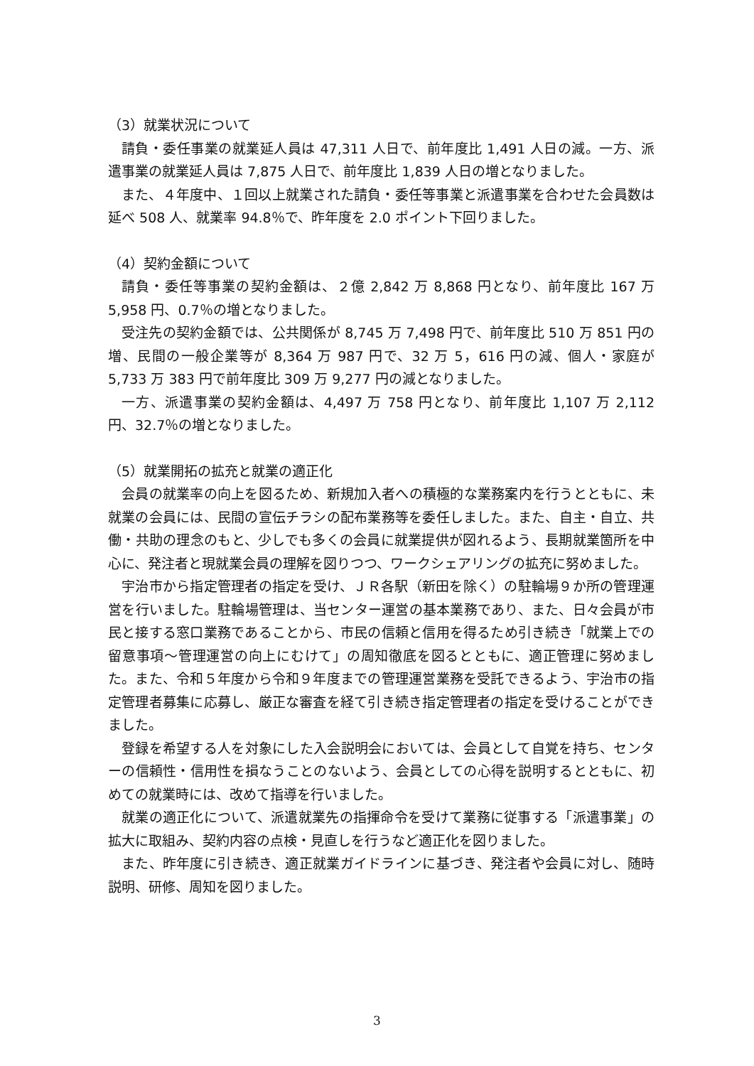（3）就業状況について
請負・委任事業の就業延人員は 47,311 人日で、前年度比 1,491 人日の減。一方、派遣事業の就業延人員は 7,875 人日で、前年度比 1,839 人日の増となりました。
また、４年度中、１回以上就業された請負・委任等事業と派遣事業を合わせた会員数は延べ 508 人、就業率 94.8％で、昨年度を 2.0 ポイント下回りました。
（4）契約金額について
請負・委任等事業の契約金額は、２億 2,842 万 8,868 円となり、前年度比 167 万 5,958 円、0.7％の増となりました。
受注先の契約金額では、公共関係が 8,745 万 7,498 円で、前年度比 510 万 851 円の増、民間の一般企業等が 8,364 万 987 円で、32 万 5，616 円の減、個人・家庭が 5,733 万 383 円で前年度比 309 万 9,277 円の減となりました。
一方、派遣事業の契約金額は、4,497 万 758 円となり、前年度比 1,107 万 2,112 円、32.7％の増となりました。
（5）就業開拓の拡充と就業の適正化
会員の就業率の向上を図るため、新規加入者への積極的な業務案内を行うとともに、未就業の会員には、民間の宣伝チラシの配布業務等を委任しました。また、自主・自立、共働・共助の理念のもと、少しでも多くの会員に就業提供が図れるよう、長期就業箇所を中心に、発注者と現就業会員の理解を図りつつ、ワークシェアリングの拡充に努めました。
宇治市から指定管理者の指定を受け、ＪＲ各駅（新田を除く）の駐輪場９か所の管理運営を行いました。駐輪場管理は、当センター運営の基本業務であり、また、日々会員が市民と接する窓口業務であることから、市民の信頼と信用を得るため引き続き「就業上での留意事項～管理運営の向上にむけて」の周知徹底を図るとともに、適正管理に努めました。また、令和５年度から令和９年度までの管理運営業務を受託できるよう、宇治市の指定管理者募集に応募し、厳正な審査を経て引き続き指定管理者の指定を受けることができました。
登録を希望する人を対象にした入会説明会においては、会員として自覚を持ち、センターの信頼性・信用性を損なうことのないよう、会員としての心得を説明するとともに、初めての就業時には、改めて指導を行いました。
就業の適正化について、派遣就業先の指揮命令を受けて業務に従事する「派遣事業」の拡大に取組み、契約内容の点検・見直しを行うなど適正化を図りました。
また、昨年度に引き続き、適正就業ガイドラインに基づき、発注者や会員に対し、随時説明、研修、周知を図りました。
3